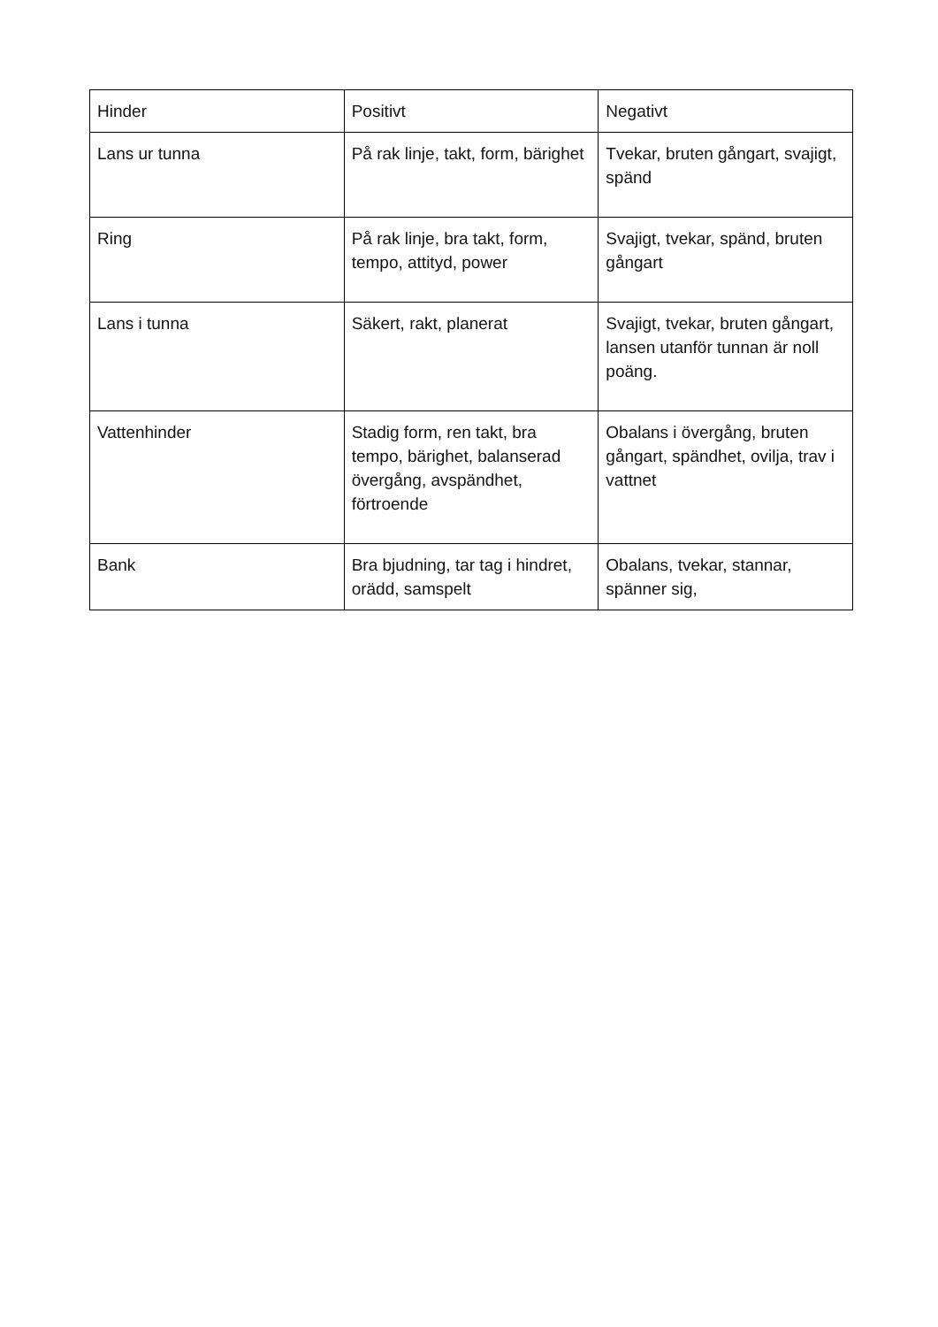| Hinder | Positivt | Negativt |
| --- | --- | --- |
| Lans ur tunna | På rak linje, takt, form, bärighet | Tvekar, bruten gångart, svajigt, spänd |
| Ring | På rak linje, bra takt, form, tempo, attityd, power | Svajigt, tvekar, spänd, bruten gångart |
| Lans i tunna | Säkert, rakt, planerat | Svajigt, tvekar, bruten gångart, lansen utanför tunnan är noll poäng. |
| Vattenhinder | Stadig form, ren takt, bra tempo, bärighet, balanserad övergång, avspändhet, förtroende | Obalans i övergång, bruten gångart, spändhet, ovilja, trav i vattnet |
| Bank | Bra bjudning, tar tag i hindret, orädd, samspelt | Obalans, tvekar, stannar, spänner sig, |